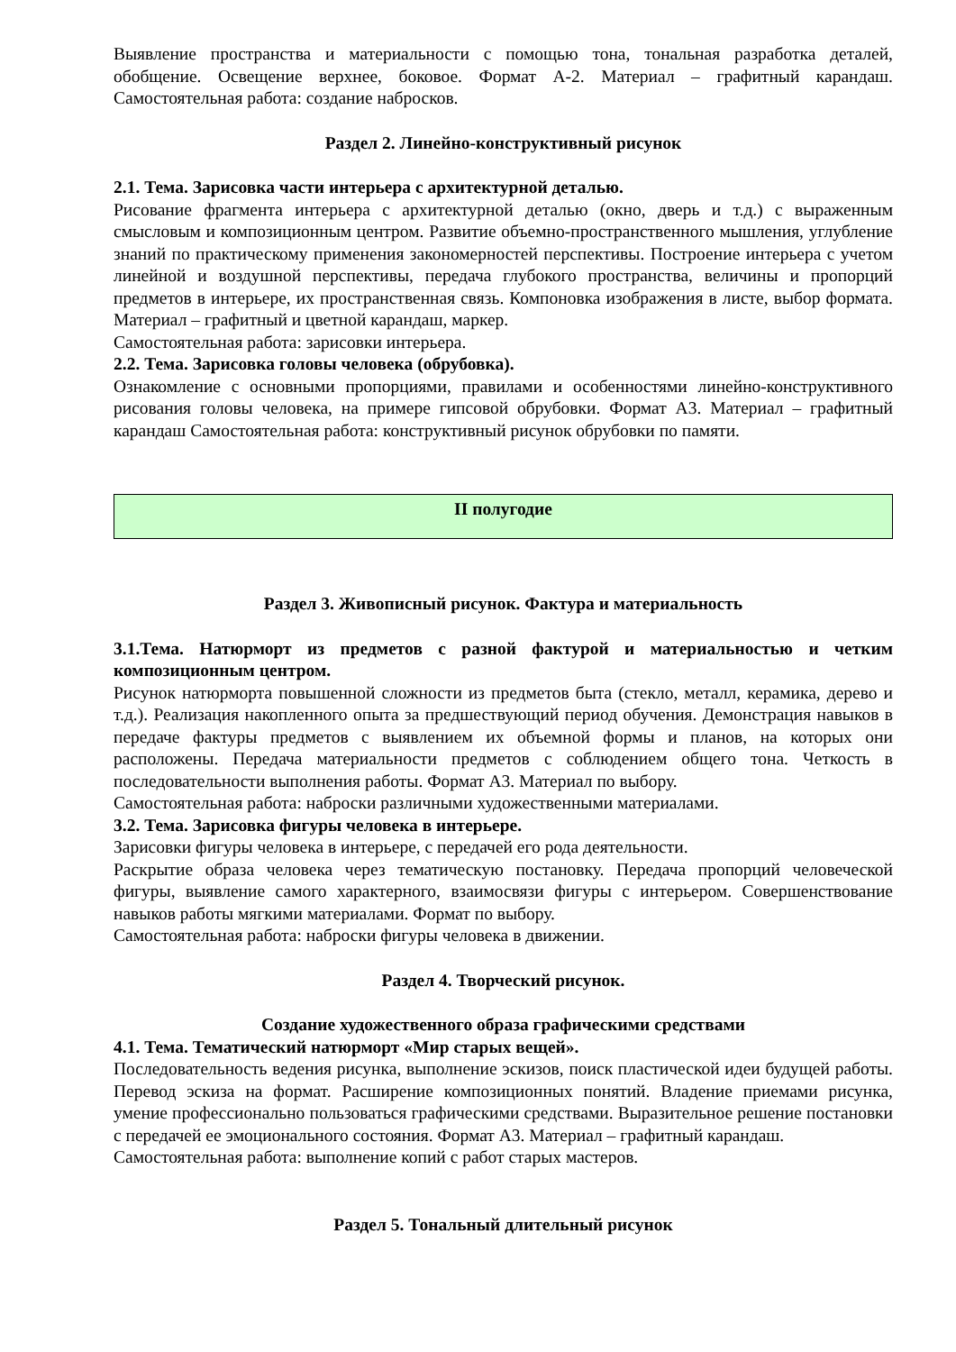Выявление пространства и материальности с помощью тона, тональная разработка деталей, обобщение. Освещение верхнее, боковое. Формат А-2. Материал – графитный карандаш. Самостоятельная работа: создание набросков.
Раздел 2. Линейно-конструктивный рисунок
2.1. Тема. Зарисовка части интерьера с архитектурной деталью.
Рисование фрагмента интерьера с архитектурной деталью (окно, дверь и т.д.) с выраженным смысловым и композиционным центром. Развитие объемно-пространственного мышления, углубление знаний по практическому применения закономерностей перспективы. Построение интерьера с учетом линейной и воздушной перспективы, передача глубокого пространства, величины и пропорций предметов в интерьере, их пространственная связь. Компоновка изображения в листе, выбор формата. Материал – графитный и цветной карандаш, маркер.
Самостоятельная работа: зарисовки интерьера.
2.2. Тема. Зарисовка головы человека (обрубовка).
Ознакомление с основными пропорциями, правилами и особенностями линейно-конструктивного рисования головы человека, на примере гипсовой обрубовки. Формат А3. Материал – графитный карандаш Самостоятельная работа: конструктивный рисунок обрубовки по памяти.
II полугодие
Раздел 3. Живописный рисунок. Фактура и материальность
3.1.Тема. Натюрморт из предметов с разной фактурой и материальностью и четким композиционным центром.
Рисунок натюрморта повышенной сложности из предметов быта (стекло, металл, керамика, дерево и т.д.). Реализация накопленного опыта за предшествующий период обучения. Демонстрация навыков в передаче фактуры предметов с выявлением их объемной формы и планов, на которых они расположены. Передача материальности предметов с соблюдением общего тона. Четкость в последовательности выполнения работы. Формат А3. Материал по выбору.
Самостоятельная работа: наброски различными художественными материалами.
3.2. Тема. Зарисовка фигуры человека в интерьере.
Зарисовки фигуры человека в интерьере, с передачей его рода деятельности.
Раскрытие образа человека через тематическую постановку. Передача пропорций человеческой фигуры, выявление самого характерного, взаимосвязи фигуры с интерьером. Совершенствование навыков работы мягкими материалами. Формат по выбору.
Самостоятельная работа: наброски фигуры человека в движении.
Раздел 4. Творческий рисунок.
Создание художественного образа графическими средствами
4.1. Тема. Тематический натюрморт «Мир старых вещей».
Последовательность ведения рисунка, выполнение эскизов, поиск пластической идеи будущей работы. Перевод эскиза на формат. Расширение композиционных понятий. Владение приемами рисунка, умение профессионально пользоваться графическими средствами. Выразительное решение постановки с передачей ее эмоционального состояния. Формат А3. Материал – графитный карандаш.
Самостоятельная работа: выполнение копий с работ старых мастеров.
Раздел 5. Тональный длительный рисунок